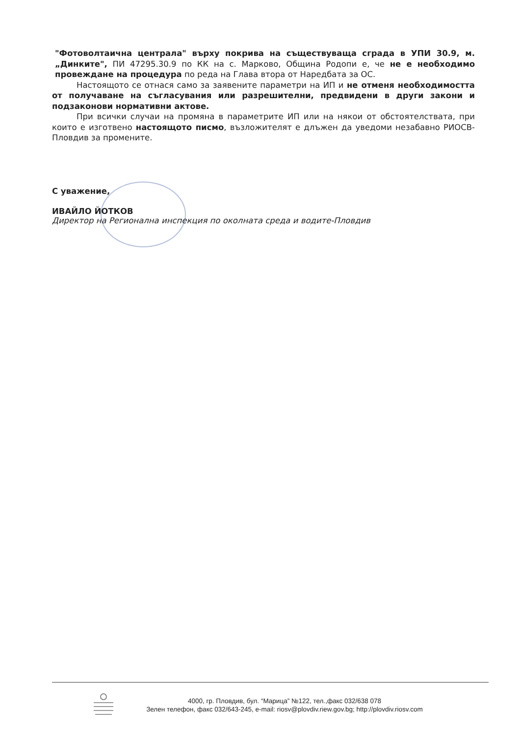"Фотоволтаична централа" върху покрива на съществуваща сграда в УПИ 30.9, м.„Динките", ПИ 47295.30.9 по КК на с. Марково, Община Родопи е, че не е необходимо провеждане на процедура по реда на Глава втора от Наредбата за ОС.
Настоящото се отнася само за заявените параметри на ИП и не отменя необходимостта от получаване на съгласувания или разрешителни, предвидени в други закони и подзаконови нормативни актове.
При всички случаи на промяна в параметрите ИП или на някои от обстоятелствата, при които е изготвено настоящото писмо, възложителят е длъжен да уведоми незабавно РИОСВ-Пловдив за промените.
С уважение,
ИВАЙЛО ЙОТКОВ
Директор на Регионална инспекция по околната среда и водите-Пловдив
4000, гр. Пловдив, бул. “Марица” №122, тел.,факс 032/638 078
Зелен телефон, факс 032/643-245, e-mail: riosv@plovdiv.riew.gov.bg; http://plovdiv.riosv.com